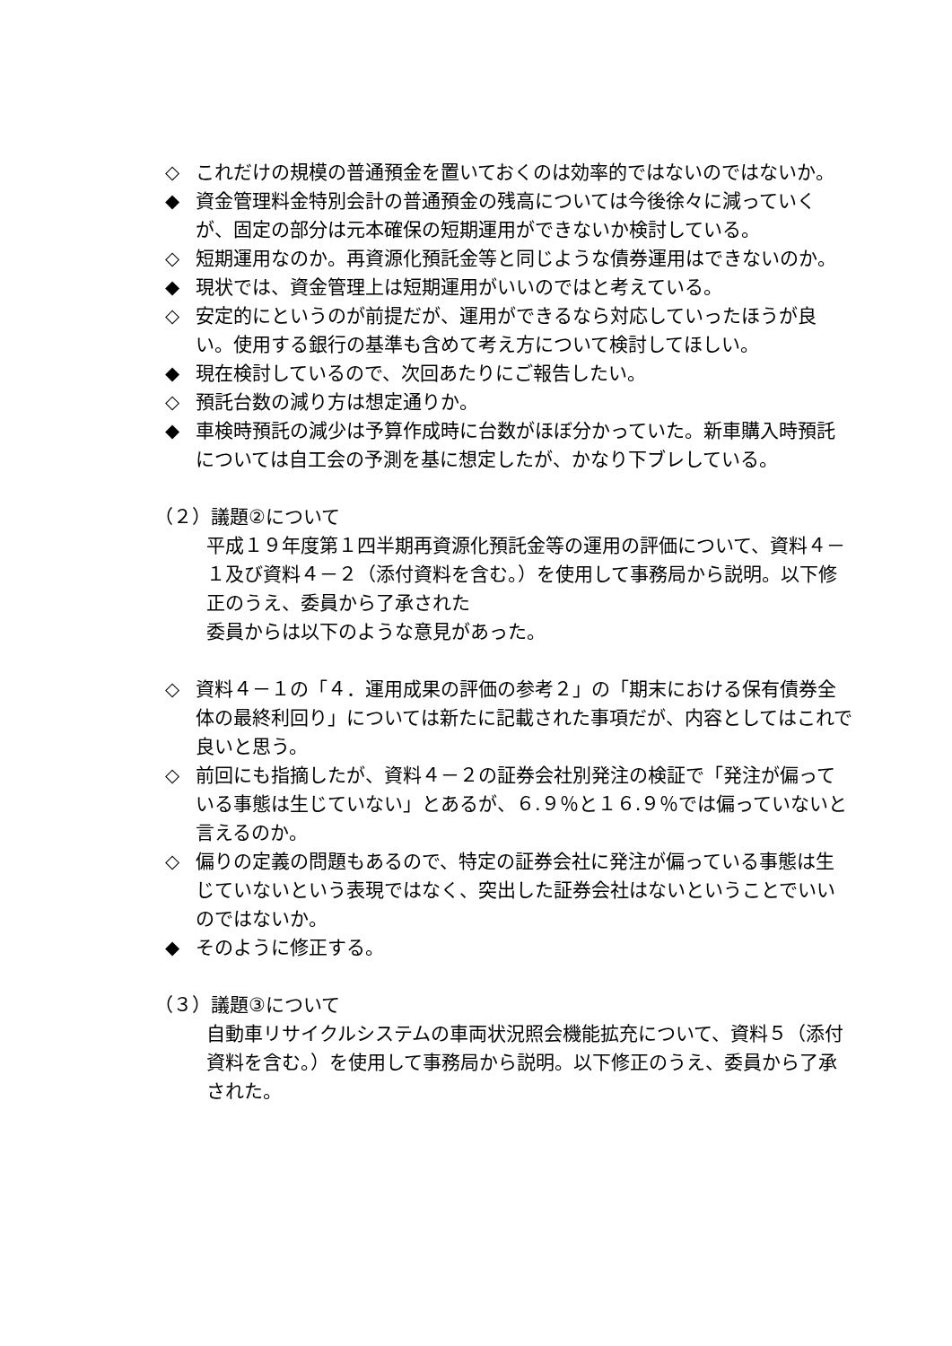◇ これだけの規模の普通預金を置いておくのは効率的ではないのではないか。
◆ 資金管理料金特別会計の普通預金の残高については今後徐々に減っていくが、固定の部分は元本確保の短期運用ができないか検討している。
◇ 短期運用なのか。再資源化預託金等と同じような債券運用はできないのか。
◆ 現状では、資金管理上は短期運用がいいのではと考えている。
◇ 安定的にというのが前提だが、運用ができるなら対応していったほうが良い。使用する銀行の基準も含めて考え方について検討してほしい。
◆ 現在検討しているので、次回あたりにご報告したい。
◇ 預託台数の減り方は想定通りか。
◆ 車検時預託の減少は予算作成時に台数がほぼ分かっていた。新車購入時預託については自工会の予測を基に想定したが、かなり下ブレしている。
（２）議題②について
平成１９年度第１四半期再資源化預託金等の運用の評価について、資料４－１及び資料４－２（添付資料を含む。）を使用して事務局から説明。以下修正のうえ、委員から了承された
委員からは以下のような意見があった。
◇ 資料４－１の「４．運用成果の評価の参考２」の「期末における保有債券全体の最終利回り」については新たに記載された事項だが、内容としてはこれで良いと思う。
◇ 前回にも指摘したが、資料４－２の証券会社別発注の検証で「発注が偏っている事態は生じていない」とあるが、６.９％と１６.９％では偏っていないと言えるのか。
◇ 偏りの定義の問題もあるので、特定の証券会社に発注が偏っている事態は生じていないという表現ではなく、突出した証券会社はないということでいいのではないか。
◆ そのように修正する。
（３）議題③について
自動車リサイクルシステムの車両状況照会機能拡充について、資料５（添付資料を含む。）を使用して事務局から説明。以下修正のうえ、委員から了承された。